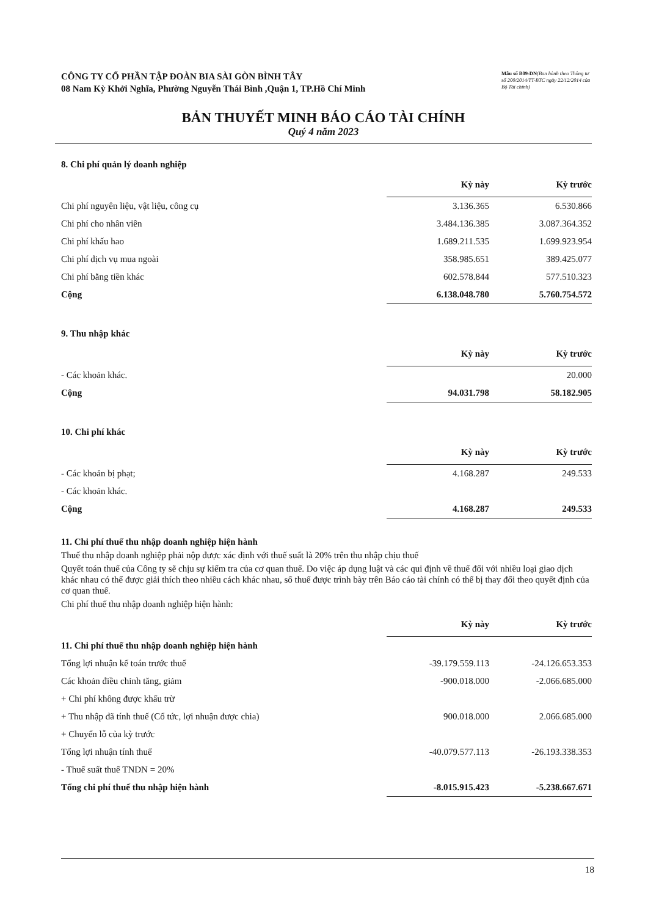CÔNG TY CỔ PHẦN TẬP ĐOÀN BIA SÀI GÒN BÌNH TÂY
08 Nam Kỳ Khởi Nghĩa, Phường Nguyễn Thái Bình ,Quận 1, TP.Hồ Chí Minh
Mẫu số B09-DN(Ban hành theo Thông tư số 200/2014/TT-BTC ngày 22/12/2014 của Bộ Tài chính)
BẢN THUYẾT MINH BÁO CÁO TÀI CHÍNH
Quý 4 năm 2023
8. Chi phí quản lý doanh nghiệp
| | Kỳ này | Kỳ trước |
| --- | --- | --- |
| Chi phí nguyên liệu, vật liệu, công cụ | 3.136.365 | 6.530.866 |
| Chi phí cho nhân viên | 3.484.136.385 | 3.087.364.352 |
| Chi phí khấu hao | 1.689.211.535 | 1.699.923.954 |
| Chi phí dịch vụ mua ngoài | 358.985.651 | 389.425.077 |
| Chi phí bằng tiền khác | 602.578.844 | 577.510.323 |
| Cộng | 6.138.048.780 | 5.760.754.572 |
9. Thu nhập khác
| | Kỳ này | Kỳ trước |
| --- | --- | --- |
| - Các khoản khác. | | 20.000 |
| Cộng | 94.031.798 | 58.182.905 |
10. Chi phí khác
| | Kỳ này | Kỳ trước |
| --- | --- | --- |
| - Các khoản bị phạt; | 4.168.287 | 249.533 |
| - Các khoản khác. | | |
| Cộng | 4.168.287 | 249.533 |
11. Chi phí thuế thu nhập doanh nghiệp hiện hành
Thuế thu nhập doanh nghiệp phải nộp được xác định với thuế suất là 20% trên thu nhập chịu thuế
Quyết toán thuế của Công ty sẽ chịu sự kiểm tra của cơ quan thuế. Do việc áp dụng luật và các qui định về thuế đối với nhiều loại giao dịch khác nhau có thể được giải thích theo nhiều cách khác nhau, số thuế được trình bày trên Báo cáo tài chính có thể bị thay đổi theo quyết định của cơ quan thuế.
Chi phí thuế thu nhập doanh nghiệp hiện hành:
| | Kỳ này | Kỳ trước |
| --- | --- | --- |
| 11. Chi phí thuế thu nhập doanh nghiệp hiện hành | | |
| Tổng lợi nhuận kế toán trước thuế | -39.179.559.113 | -24.126.653.353 |
| Các khoản điều chỉnh tăng, giảm | -900.018.000 | -2.066.685.000 |
| + Chi phí không được khấu trừ | | |
| + Thu nhập đã tính thuế (Cổ tức, lợi nhuận được chia) | 900.018.000 | 2.066.685.000 |
| + Chuyển lỗ của kỳ trước | | |
| Tổng lợi nhuận tính thuế | -40.079.577.113 | -26.193.338.353 |
| - Thuế suất thuế TNDN = 20% | | |
| Tổng chi phí thuế thu nhập hiện hành | -8.015.915.423 | -5.238.667.671 |
18